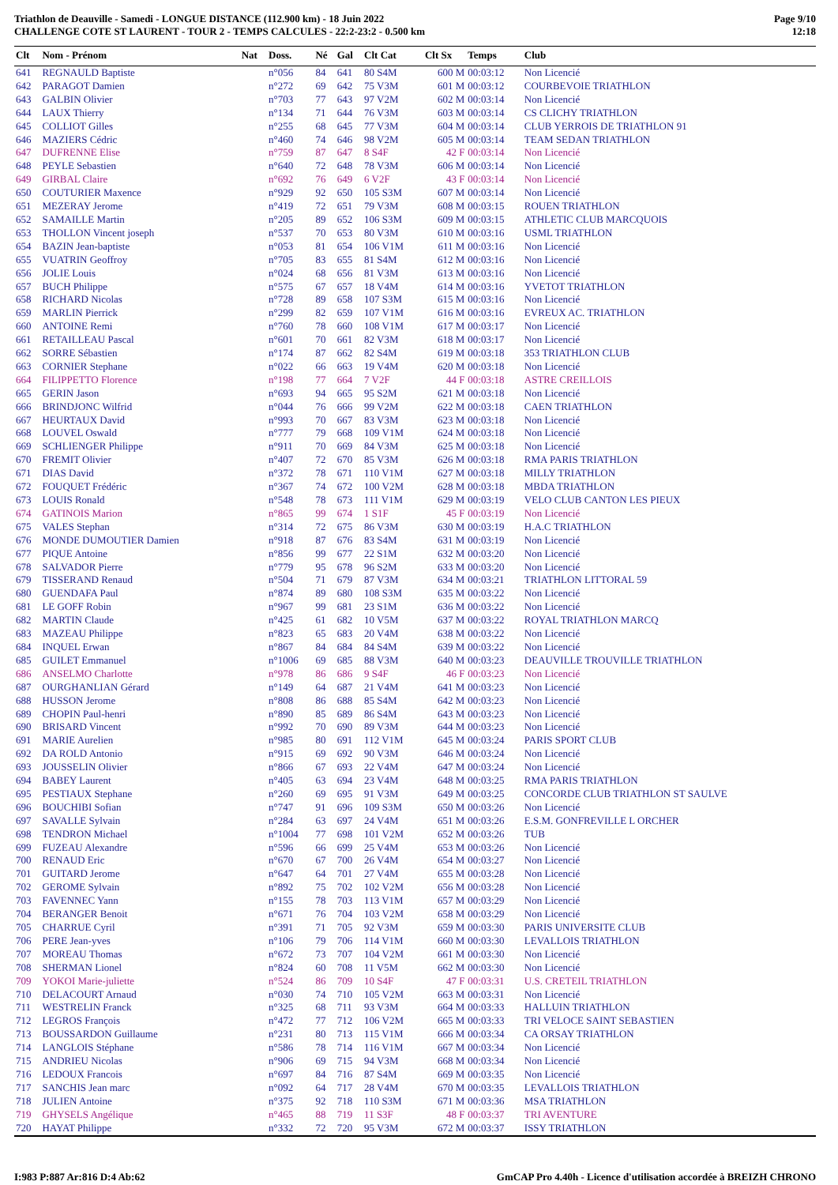Triathlon de Deauville - Samedi - LONGUE DISTANCE (112.900 km) - 18 Juin 2022
CHALLENGE COTE ST LAURENT - TOUR 2 - TEMPS CALCULES - 22:2-23:2 - 0.500 km
Page 9/10
12:18
| Clt | Nom - Prénom | Nat | Doss. | Né | Gal | Clt Cat | Clt Sx | Temps | Club |
| --- | --- | --- | --- | --- | --- | --- | --- | --- | --- |
| 641 | REGNAULD Baptiste | | n°056 | 84 | 641 | 80 S4M | 600 M | 00:03:12 | Non Licencié |
| 642 | PARAGOT Damien | | n°272 | 69 | 642 | 75 V3M | 601 M | 00:03:12 | COURBEVOIE TRIATHLON |
| 643 | GALBIN Olivier | | n°703 | 77 | 643 | 97 V2M | 602 M | 00:03:14 | Non Licencié |
| 644 | LAUX Thierry | | n°134 | 71 | 644 | 76 V3M | 603 M | 00:03:14 | CS CLICHY TRIATHLON |
| 645 | COLLIOT Gilles | | n°255 | 68 | 645 | 77 V3M | 604 M | 00:03:14 | CLUB YERROIS DE TRIATHLON 91 |
| 646 | MAZIERS Cédric | | n°460 | 74 | 646 | 98 V2M | 605 M | 00:03:14 | TEAM SEDAN TRIATHLON |
| 647 | DUFRENNE Elise | | n°759 | 87 | 647 | 8 S4F | 42 F | 00:03:14 | Non Licencié |
| 648 | PEYLE Sebastien | | n°640 | 72 | 648 | 78 V3M | 606 M | 00:03:14 | Non Licencié |
| 649 | GIRBAL Claire | | n°692 | 76 | 649 | 6 V2F | 43 F | 00:03:14 | Non Licencié |
| 650 | COUTURIER Maxence | | n°929 | 92 | 650 | 105 S3M | 607 M | 00:03:14 | Non Licencié |
| 651 | MEZERAY Jerome | | n°419 | 72 | 651 | 79 V3M | 608 M | 00:03:15 | ROUEN TRIATHLON |
| 652 | SAMAILLE Martin | | n°205 | 89 | 652 | 106 S3M | 609 M | 00:03:15 | ATHLETIC CLUB MARCQUOIS |
| 653 | THOLLON Vincent joseph | | n°537 | 70 | 653 | 80 V3M | 610 M | 00:03:16 | USML TRIATHLON |
| 654 | BAZIN Jean-baptiste | | n°053 | 81 | 654 | 106 V1M | 611 M | 00:03:16 | Non Licencié |
| 655 | VUATRIN Geoffroy | | n°705 | 83 | 655 | 81 S4M | 612 M | 00:03:16 | Non Licencié |
| 656 | JOLIE Louis | | n°024 | 68 | 656 | 81 V3M | 613 M | 00:03:16 | Non Licencié |
| 657 | BUCH Philippe | | n°575 | 67 | 657 | 18 V4M | 614 M | 00:03:16 | YVETOT TRIATHLON |
| 658 | RICHARD Nicolas | | n°728 | 89 | 658 | 107 S3M | 615 M | 00:03:16 | Non Licencié |
| 659 | MARLIN Pierrick | | n°299 | 82 | 659 | 107 V1M | 616 M | 00:03:16 | EVREUX AC. TRIATHLON |
| 660 | ANTOINE Remi | | n°760 | 78 | 660 | 108 V1M | 617 M | 00:03:17 | Non Licencié |
| 661 | RETAILLEAU Pascal | | n°601 | 70 | 661 | 82 V3M | 618 M | 00:03:17 | Non Licencié |
| 662 | SORRE Sébastien | | n°174 | 87 | 662 | 82 S4M | 619 M | 00:03:18 | 353 TRIATHLON CLUB |
| 663 | CORNIER Stephane | | n°022 | 66 | 663 | 19 V4M | 620 M | 00:03:18 | Non Licencié |
| 664 | FILIPPETTO Florence | | n°198 | 77 | 664 | 7 V2F | 44 F | 00:03:18 | ASTRE CREILLOIS |
| 665 | GERIN Jason | | n°693 | 94 | 665 | 95 S2M | 621 M | 00:03:18 | Non Licencié |
| 666 | BRINDJONC Wilfrid | | n°044 | 76 | 666 | 99 V2M | 622 M | 00:03:18 | CAEN TRIATHLON |
| 667 | HEURTAUX David | | n°993 | 70 | 667 | 83 V3M | 623 M | 00:03:18 | Non Licencié |
| 668 | LOUVEL Oswald | | n°777 | 79 | 668 | 109 V1M | 624 M | 00:03:18 | Non Licencié |
| 669 | SCHLIENGER Philippe | | n°911 | 70 | 669 | 84 V3M | 625 M | 00:03:18 | Non Licencié |
| 670 | FREMIT Olivier | | n°407 | 72 | 670 | 85 V3M | 626 M | 00:03:18 | RMA PARIS TRIATHLON |
| 671 | DIAS David | | n°372 | 78 | 671 | 110 V1M | 627 M | 00:03:18 | MILLY TRIATHLON |
| 672 | FOUQUET Frédéric | | n°367 | 74 | 672 | 100 V2M | 628 M | 00:03:18 | MBDA TRIATHLON |
| 673 | LOUIS Ronald | | n°548 | 78 | 673 | 111 V1M | 629 M | 00:03:19 | VELO CLUB CANTON LES PIEUX |
| 674 | GATINOIS Marion | | n°865 | 99 | 674 | 1 S1F | 45 F | 00:03:19 | Non Licencié |
| 675 | VALES Stephan | | n°314 | 72 | 675 | 86 V3M | 630 M | 00:03:19 | H.A.C TRIATHLON |
| 676 | MONDE DUMOUTIER Damien | | n°918 | 87 | 676 | 83 S4M | 631 M | 00:03:19 | Non Licencié |
| 677 | PIQUE Antoine | | n°856 | 99 | 677 | 22 S1M | 632 M | 00:03:20 | Non Licencié |
| 678 | SALVADOR Pierre | | n°779 | 95 | 678 | 96 S2M | 633 M | 00:03:20 | Non Licencié |
| 679 | TISSERAND Renaud | | n°504 | 71 | 679 | 87 V3M | 634 M | 00:03:21 | TRIATHLON LITTORAL 59 |
| 680 | GUENDAFA Paul | | n°874 | 89 | 680 | 108 S3M | 635 M | 00:03:22 | Non Licencié |
| 681 | LE GOFF Robin | | n°967 | 99 | 681 | 23 S1M | 636 M | 00:03:22 | Non Licencié |
| 682 | MARTIN Claude | | n°425 | 61 | 682 | 10 V5M | 637 M | 00:03:22 | ROYAL TRIATHLON MARCQ |
| 683 | MAZEAU Philippe | | n°823 | 65 | 683 | 20 V4M | 638 M | 00:03:22 | Non Licencié |
| 684 | INQUEL Erwan | | n°867 | 84 | 684 | 84 S4M | 639 M | 00:03:22 | Non Licencié |
| 685 | GUILET Emmanuel | | n°1006 | 69 | 685 | 88 V3M | 640 M | 00:03:23 | DEAUVILLE TROUVILLE TRIATHLON |
| 686 | ANSELMO Charlotte | | n°978 | 86 | 686 | 9 S4F | 46 F | 00:03:23 | Non Licencié |
| 687 | OURGHANLIAN Gérard | | n°149 | 64 | 687 | 21 V4M | 641 M | 00:03:23 | Non Licencié |
| 688 | HUSSON Jerome | | n°808 | 86 | 688 | 85 S4M | 642 M | 00:03:23 | Non Licencié |
| 689 | CHOPIN Paul-henri | | n°890 | 85 | 689 | 86 S4M | 643 M | 00:03:23 | Non Licencié |
| 690 | BRISARD Vincent | | n°992 | 70 | 690 | 89 V3M | 644 M | 00:03:23 | Non Licencié |
| 691 | MARIE Aurelien | | n°985 | 80 | 691 | 112 V1M | 645 M | 00:03:24 | PARIS SPORT CLUB |
| 692 | DA ROLD Antonio | | n°915 | 69 | 692 | 90 V3M | 646 M | 00:03:24 | Non Licencié |
| 693 | JOUSSELIN Olivier | | n°866 | 67 | 693 | 22 V4M | 647 M | 00:03:24 | Non Licencié |
| 694 | BABEY Laurent | | n°405 | 63 | 694 | 23 V4M | 648 M | 00:03:25 | RMA PARIS TRIATHLON |
| 695 | PESTIAUX Stephane | | n°260 | 69 | 695 | 91 V3M | 649 M | 00:03:25 | CONCORDE CLUB TRIATHLON ST SAULVE |
| 696 | BOUCHIBI Sofian | | n°747 | 91 | 696 | 109 S3M | 650 M | 00:03:26 | Non Licencié |
| 697 | SAVALLE Sylvain | | n°284 | 63 | 697 | 24 V4M | 651 M | 00:03:26 | E.S.M. GONFREVILLE L ORCHER |
| 698 | TENDRON Michael | | n°1004 | 77 | 698 | 101 V2M | 652 M | 00:03:26 | TUB |
| 699 | FUZEAU Alexandre | | n°596 | 66 | 699 | 25 V4M | 653 M | 00:03:26 | Non Licencié |
| 700 | RENAUD Eric | | n°670 | 67 | 700 | 26 V4M | 654 M | 00:03:27 | Non Licencié |
| 701 | GUITARD Jerome | | n°647 | 64 | 701 | 27 V4M | 655 M | 00:03:28 | Non Licencié |
| 702 | GEROME Sylvain | | n°892 | 75 | 702 | 102 V2M | 656 M | 00:03:28 | Non Licencié |
| 703 | FAVENNEC Yann | | n°155 | 78 | 703 | 113 V1M | 657 M | 00:03:29 | Non Licencié |
| 704 | BERANGER Benoit | | n°671 | 76 | 704 | 103 V2M | 658 M | 00:03:29 | Non Licencié |
| 705 | CHARRUE Cyril | | n°391 | 71 | 705 | 92 V3M | 659 M | 00:03:30 | PARIS UNIVERSITE CLUB |
| 706 | PERE Jean-yves | | n°106 | 79 | 706 | 114 V1M | 660 M | 00:03:30 | LEVALLOIS TRIATHLON |
| 707 | MOREAU Thomas | | n°672 | 73 | 707 | 104 V2M | 661 M | 00:03:30 | Non Licencié |
| 708 | SHERMAN Lionel | | n°824 | 60 | 708 | 11 V5M | 662 M | 00:03:30 | Non Licencié |
| 709 | YOKOI Marie-juliette | | n°524 | 86 | 709 | 10 S4F | 47 F | 00:03:31 | U.S. CRETEIL TRIATHLON |
| 710 | DELACOURT Arnaud | | n°030 | 74 | 710 | 105 V2M | 663 M | 00:03:31 | Non Licencié |
| 711 | WESTRELIN Franck | | n°325 | 68 | 711 | 93 V3M | 664 M | 00:03:33 | HALLUIN TRIATHLON |
| 712 | LEGROS François | | n°472 | 77 | 712 | 106 V2M | 665 M | 00:03:33 | TRI VELOCE SAINT SEBASTIEN |
| 713 | BOUSSARDON Guillaume | | n°231 | 80 | 713 | 115 V1M | 666 M | 00:03:34 | CA ORSAY TRIATHLON |
| 714 | LANGLOIS Stéphane | | n°586 | 78 | 714 | 116 V1M | 667 M | 00:03:34 | Non Licencié |
| 715 | ANDRIEU Nicolas | | n°906 | 69 | 715 | 94 V3M | 668 M | 00:03:34 | Non Licencié |
| 716 | LEDOUX Francois | | n°697 | 84 | 716 | 87 S4M | 669 M | 00:03:35 | Non Licencié |
| 717 | SANCHIS Jean marc | | n°092 | 64 | 717 | 28 V4M | 670 M | 00:03:35 | LEVALLOIS TRIATHLON |
| 718 | JULIEN Antoine | | n°375 | 92 | 718 | 110 S3M | 671 M | 00:03:36 | MSA TRIATHLON |
| 719 | GHYSELS Angélique | | n°465 | 88 | 719 | 11 S3F | 48 F | 00:03:37 | TRI AVENTURE |
| 720 | HAYAT Philippe | | n°332 | 72 | 720 | 95 V3M | 672 M | 00:03:37 | ISSY TRIATHLON |
I:983 P:887 Ar:816 D:4 Ab:62 GmCAP Pro 4.40h - Licence d'utilisation accordée à BREIZH CHRONO